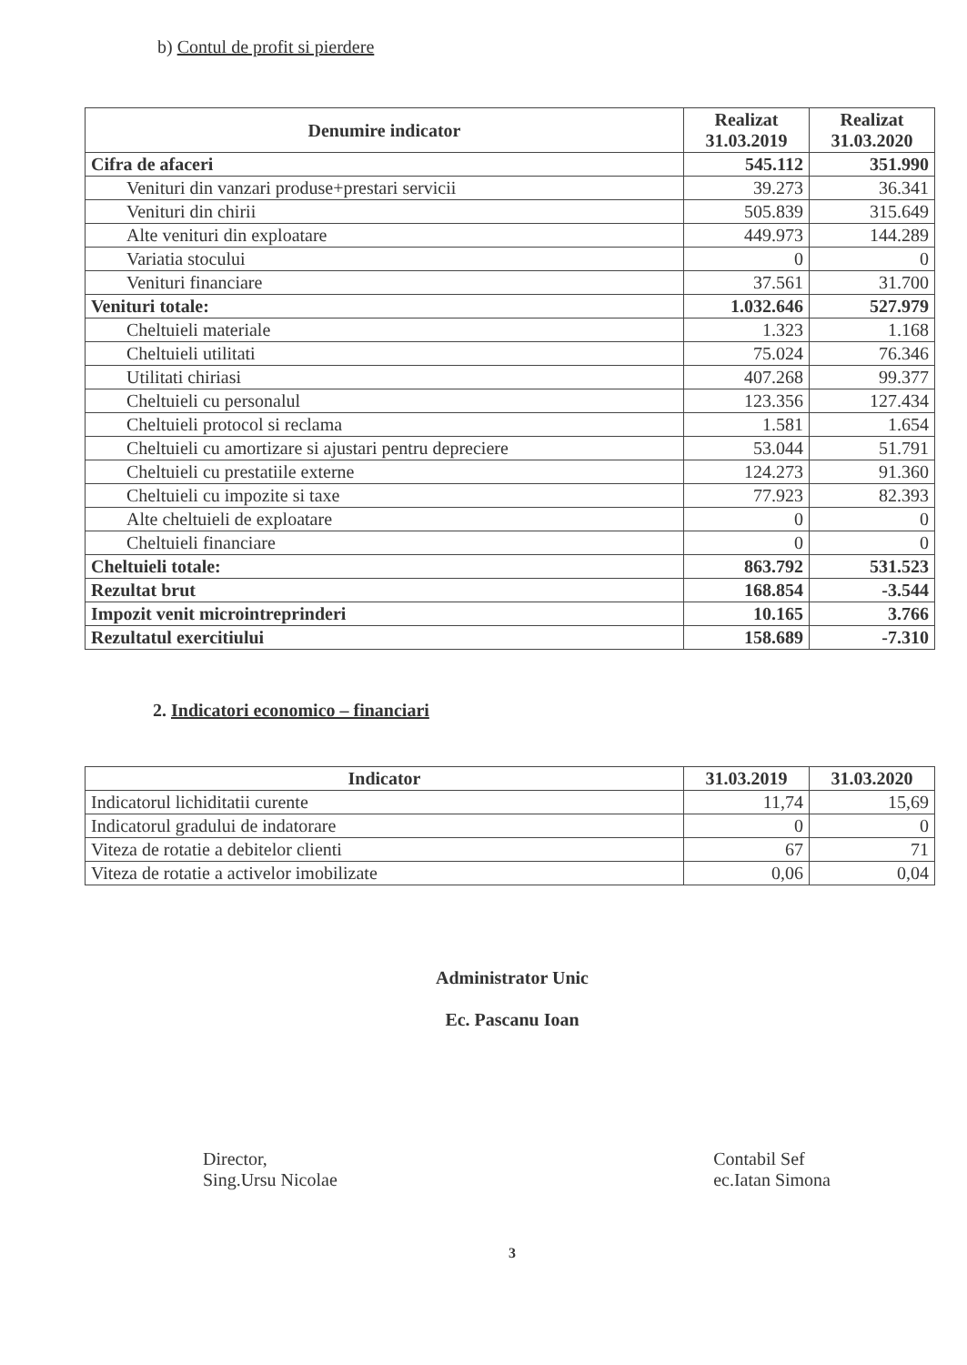b) Contul de profit si pierdere
| Denumire indicator | Realizat 31.03.2019 | Realizat 31.03.2020 |
| --- | --- | --- |
| Cifra de afaceri | 545.112 | 351.990 |
| Venituri din vanzari produse+prestari servicii | 39.273 | 36.341 |
| Venituri din chirii | 505.839 | 315.649 |
| Alte venituri din exploatare | 449.973 | 144.289 |
| Variatia stocului | 0 | 0 |
| Venituri financiare | 37.561 | 31.700 |
| Venituri totale: | 1.032.646 | 527.979 |
| Cheltuieli materiale | 1.323 | 1.168 |
| Cheltuieli utilitati | 75.024 | 76.346 |
| Utilitati chiriasi | 407.268 | 99.377 |
| Cheltuieli cu personalul | 123.356 | 127.434 |
| Cheltuieli protocol si reclama | 1.581 | 1.654 |
| Cheltuieli cu amortizare si ajustari pentru depreciere | 53.044 | 51.791 |
| Cheltuieli cu prestatiile externe | 124.273 | 91.360 |
| Cheltuieli cu impozite si taxe | 77.923 | 82.393 |
| Alte cheltuieli de exploatare | 0 | 0 |
| Cheltuieli financiare | 0 | 0 |
| Cheltuieli totale: | 863.792 | 531.523 |
| Rezultat brut | 168.854 | -3.544 |
| Impozit venit microintreprinderi | 10.165 | 3.766 |
| Rezultatul exercitiului | 158.689 | -7.310 |
2. Indicatori economico – financiari
| Indicator | 31.03.2019 | 31.03.2020 |
| --- | --- | --- |
| Indicatorul lichiditatii curente | 11,74 | 15,69 |
| Indicatorul gradului de indatorare | 0 | 0 |
| Viteza de rotatie a debitelor clienti | 67 | 71 |
| Viteza de rotatie a activelor imobilizate | 0,06 | 0,04 |
Administrator Unic
Ec. Pascanu Ioan
Director,
Sing.Ursu Nicolae
Contabil Sef
ec.Iatan Simona
3